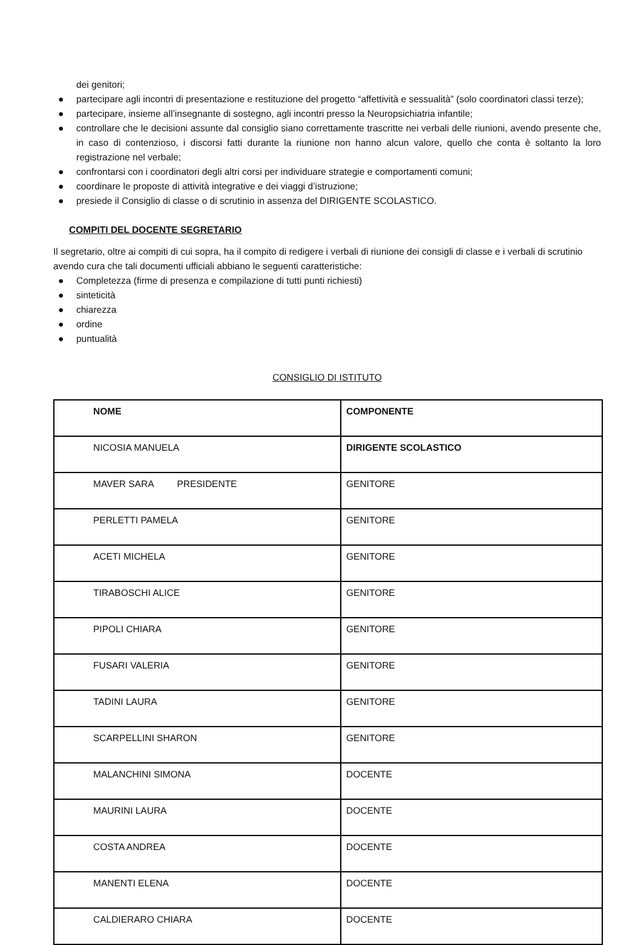dei genitori;
● partecipare agli incontri di presentazione e restituzione del progetto “affettività e sessualità” (solo coordinatori classi terze);
● partecipare, insieme all’insegnante di sostegno, agli incontri presso la Neuropsichiatria infantile;
● controllare che le decisioni assunte dal consiglio siano correttamente trascritte nei verbali delle riunioni, avendo presente che, in caso di contenzioso, i discorsi fatti durante la riunione non hanno alcun valore, quello che conta è soltanto la loro registrazione nel verbale;
● confrontarsi con i coordinatori degli altri corsi per individuare strategie e comportamenti comuni;
● coordinare le proposte di attività integrative e dei viaggi d’istruzione;
● presiede il Consiglio di classe o di scrutinio in assenza del DIRIGENTE SCOLASTICO.
COMPITI DEL DOCENTE SEGRETARIO
Il segretario, oltre ai compiti di cui sopra, ha il compito di redigere i verbali di riunione dei consigli di classe e i verbali di scrutinio avendo cura che tali documenti ufficiali abbiano le seguenti caratteristiche:
● Completezza (firme di presenza e compilazione di tutti punti richiesti)
● sinteticità
● chiarezza
● ordine
● puntualità
CONSIGLIO DI ISTITUTO
| NOME | COMPONENTE |
| NICOSIA MANUELA | DIRIGENTE SCOLASTICO |
| MAVER SARA PRESIDENTE | GENITORE |
| PERLETTI PAMELA | GENITORE |
| ACETI MICHELA | GENITORE |
| TIRABOSCHI ALICE | GENITORE |
| PIPOLI CHIARA | GENITORE |
| FUSARI VALERIA | GENITORE |
| TADINI LAURA | GENITORE |
| SCARPELLINI SHARON | GENITORE |
| MALANCHINI SIMONA | DOCENTE |
| MAURINI LAURA | DOCENTE |
| COSTA ANDREA | DOCENTE |
| MANENTI ELENA | DOCENTE |
| CALDIERARO CHIARA | DOCENTE |